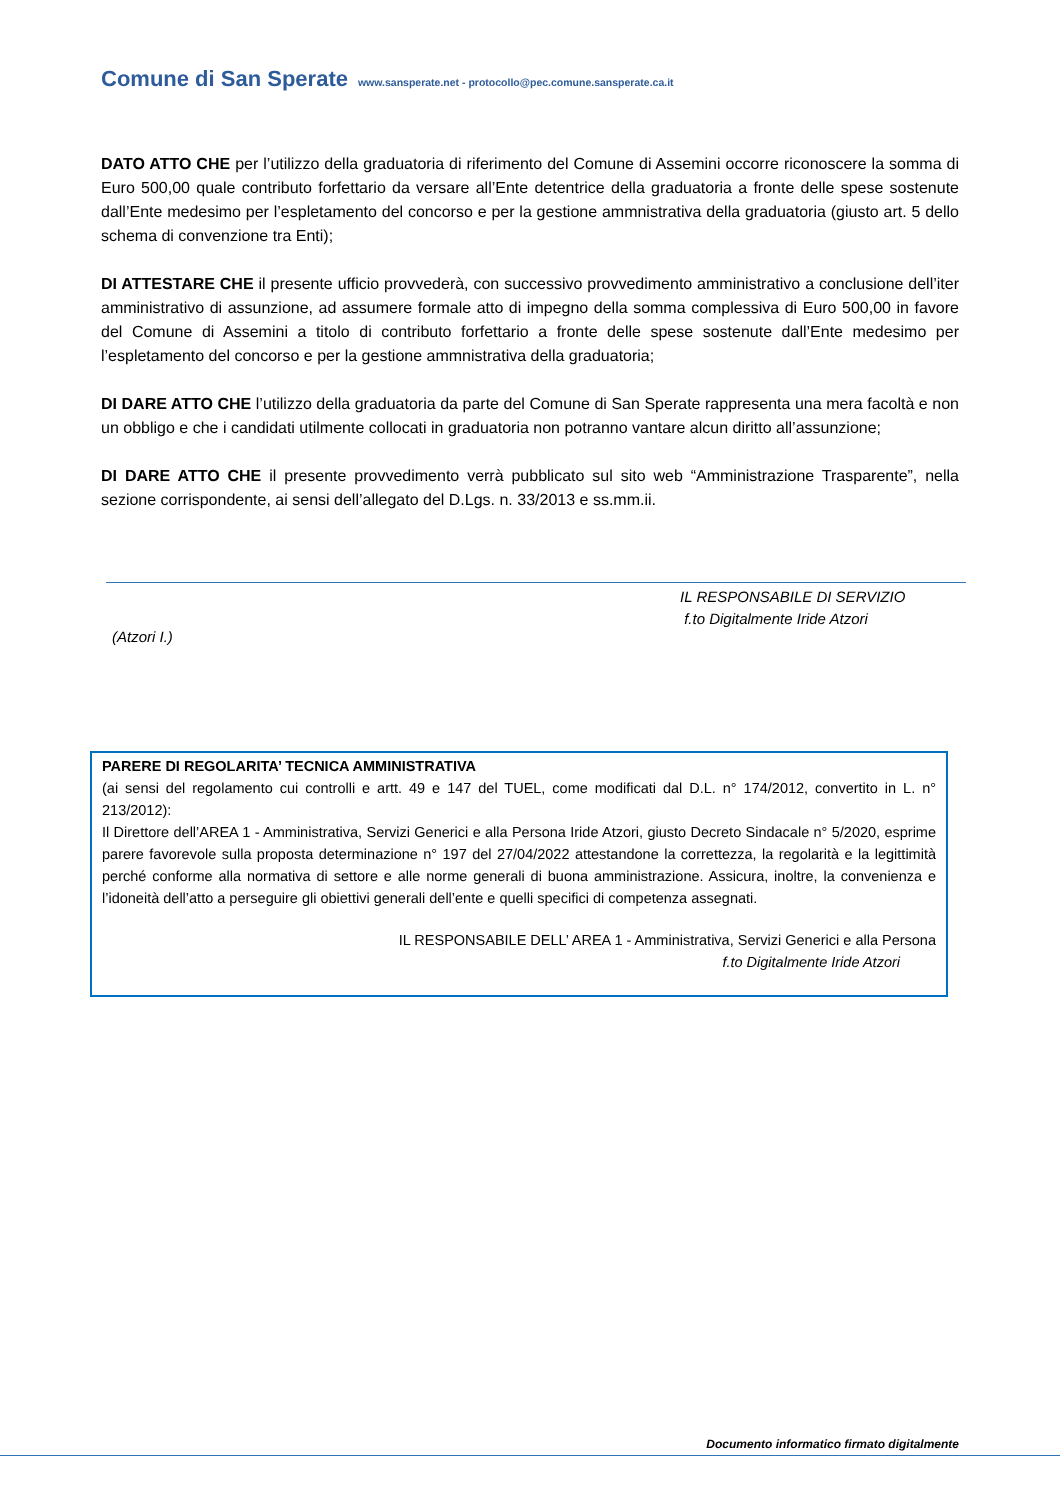Comune di San Sperate www.sansperate.net - protocollo@pec.comune.sansperate.ca.it
DATO ATTO CHE per l’utilizzo della graduatoria di riferimento del Comune di Assemini occorre riconoscere la somma di Euro 500,00 quale contributo forfettario da versare all’Ente detentrice della graduatoria a fronte delle spese sostenute dall’Ente medesimo per l’espletamento del concorso e per la gestione ammnistrativa della graduatoria (giusto art. 5 dello schema di convenzione tra Enti);
DI ATTESTARE CHE il presente ufficio provvederà, con successivo provvedimento amministrativo a conclusione dell’iter amministrativo di assunzione, ad assumere formale atto di impegno della somma complessiva di Euro 500,00 in favore del Comune di Assemini a titolo di contributo forfettario a fronte delle spese sostenute dall’Ente medesimo per l’espletamento del concorso e per la gestione ammnistrativa della graduatoria;
DI DARE ATTO CHE l’utilizzo della graduatoria da parte del Comune di San Sperate rappresenta una mera facoltà e non un obbligo e che i candidati utilmente collocati in graduatoria non potranno vantare alcun diritto all’assunzione;
DI DARE ATTO CHE il presente provvedimento verrà pubblicato sul sito web “Amministrazione Trasparente”, nella sezione corrispondente, ai sensi dell’allegato del D.Lgs. n. 33/2013 e ss.mm.ii.
IL RESPONSABILE DI SERVIZIO
f.to Digitalmente Iride Atzori
(Atzori I.)
PARERE DI REGOLARITA’ TECNICA AMMINISTRATIVA
(ai sensi del regolamento cui controlli e artt. 49 e 147 del TUEL, come modificati dal D.L. n° 174/2012, convertito in L. n° 213/2012):
Il Direttore dell’AREA 1 - Amministrativa, Servizi Generici e alla Persona Iride Atzori, giusto Decreto Sindacale n° 5/2020, esprime parere favorevole sulla proposta determinazione n° 197 del 27/04/2022 attestandone la correttezza, la regolarità e la legittimità perché conforme alla normativa di settore e alle norme generali di buona amministrazione. Assicura, inoltre, la convenienza e l’idoneità dell’atto a perseguire gli obiettivi generali dell’ente e quelli specifici di competenza assegnati.
IL RESPONSABILE DELL’ AREA 1 - Amministrativa, Servizi Generici e alla Persona
f.to Digitalmente Iride Atzori
Documento informatico firmato digitalmente